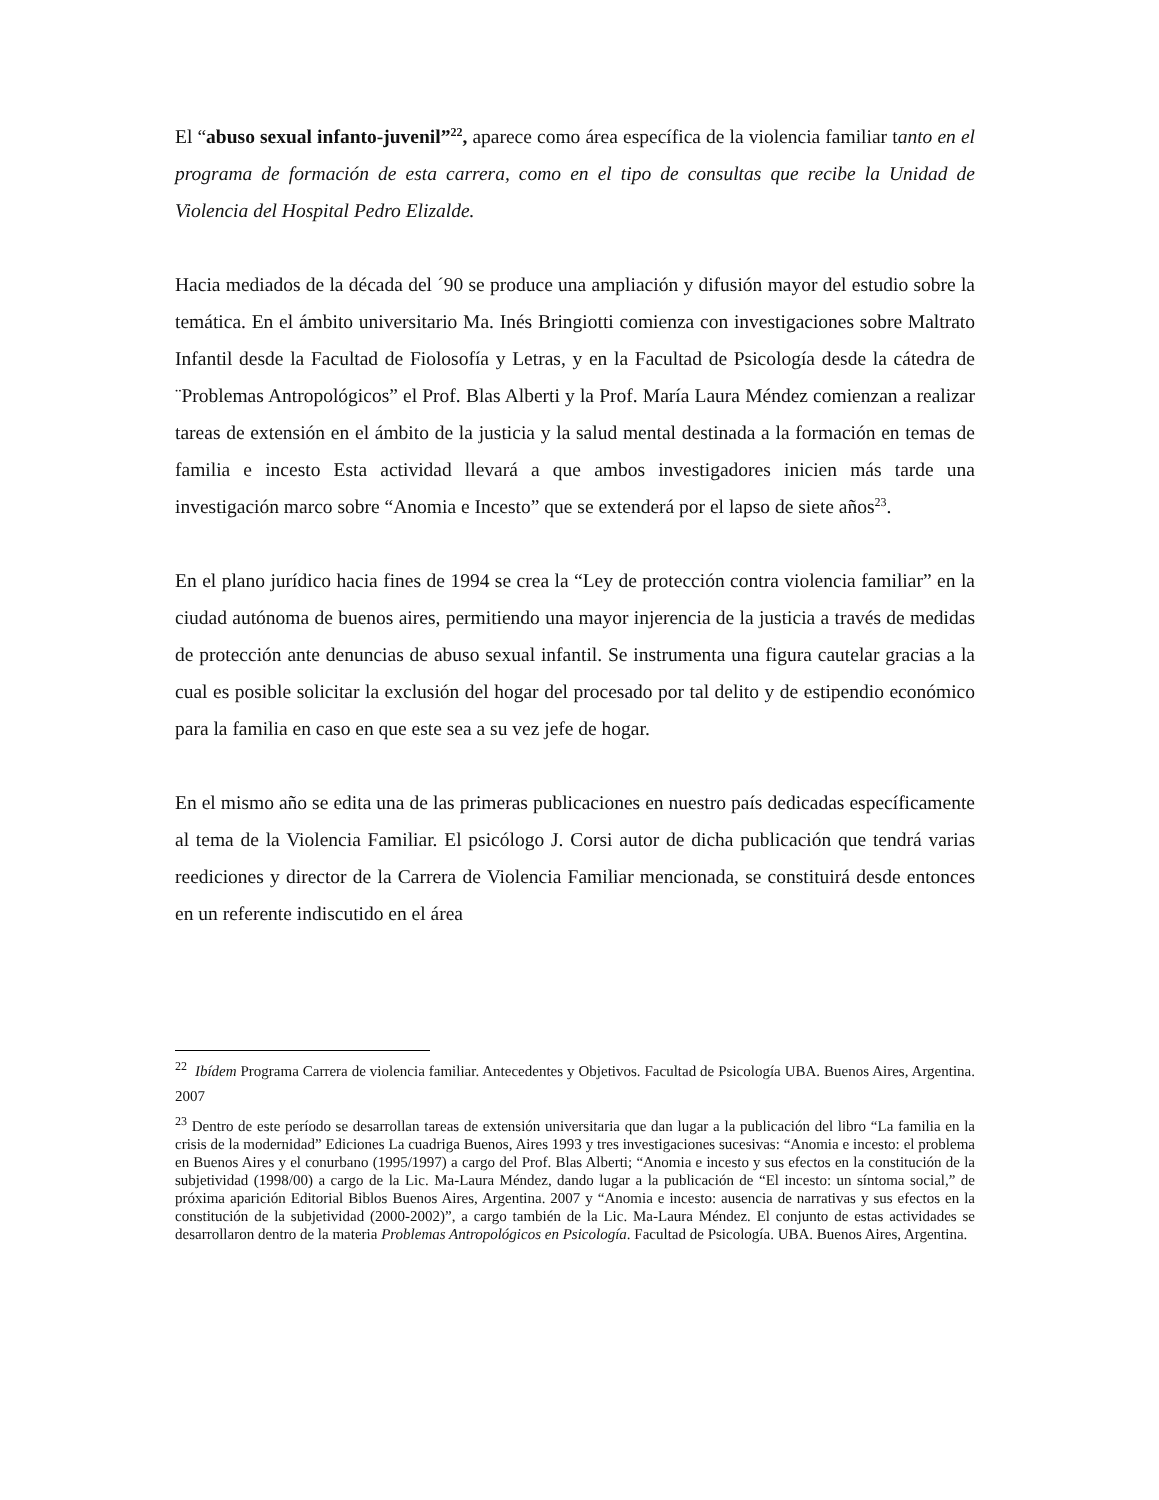El “abuso sexual infanto-juvenil”<sup>22</sup>, aparece como área específica de la violencia familiar tanto en el programa de formación de esta carrera, como en el tipo de consultas que recibe la Unidad de Violencia del Hospital Pedro Elizalde.
Hacia mediados de la década del ´90 se produce una ampliación y difusión mayor del estudio sobre la temática. En el ámbito universitario Ma. Inés Bringiotti comienza con investigaciones sobre Maltrato Infantil desde la Facultad de Fiolosofía y Letras, y en la Facultad de Psicología desde la cátedra de ¨Problemas Antropológicos” el Prof. Blas Alberti y la Prof. María Laura Méndez comienzan a realizar tareas de extensión en el ámbito de la justicia y la salud mental destinada a la formación en temas de familia e incesto Esta actividad llevará a que ambos investigadores inicien más tarde una investigación marco sobre “Anomia e Incesto” que se extenderá por el lapso de siete años<sup>23</sup>.
En el plano jurídico hacia fines de 1994 se crea la “Ley de protección contra violencia familiar” en la ciudad autónoma de buenos aires, permitiendo una mayor injerencia de la justicia a través de medidas de protección ante denuncias de abuso sexual infantil. Se instrumenta una figura cautelar gracias a la cual es posible solicitar la exclusión del hogar del procesado por tal delito y de estipendio económico para la familia en caso en que este sea a su vez jefe de hogar.
En el mismo año se edita una de las primeras publicaciones en nuestro país dedicadas específicamente al tema de la Violencia Familiar. El psicólogo J. Corsi autor de dicha publicación que tendrá varias reediciones y director de la Carrera de Violencia Familiar mencionada, se constituirá desde entonces en un referente indiscutido en el área
<sup>22</sup> Ibídem Programa Carrera de violencia familiar. Antecedentes y Objetivos. Facultad de Psicología UBA. Buenos Aires, Argentina. 2007
<sup>23</sup> Dentro de este período se desarrollan tareas de extensión universitaria que dan lugar a la publicación del libro “La familia en la crisis de la modernidad” Ediciones La cuadriga Buenos, Aires 1993 y tres investigaciones sucesivas: “Anomia e incesto: el problema en Buenos Aires y el conurbano (1995/1997) a cargo del Prof. Blas Alberti; “Anomia e incesto y sus efectos en la constitución de la subjetividad (1998/00) a cargo de la Lic. Ma-Laura Méndez, dando lugar a la publicación de “El incesto: un síntoma social,” de próxima aparición Editorial Biblos Buenos Aires, Argentina. 2007 y “Anomia e incesto: ausencia de narrativas y sus efectos en la constitución de la subjetividad (2000-2002)”, a cargo también de la Lic. Ma-Laura Méndez. El conjunto de estas actividades se desarrollaron dentro de la materia Problemas Antropológicos en Psicología. Facultad de Psicología. UBA. Buenos Aires, Argentina.